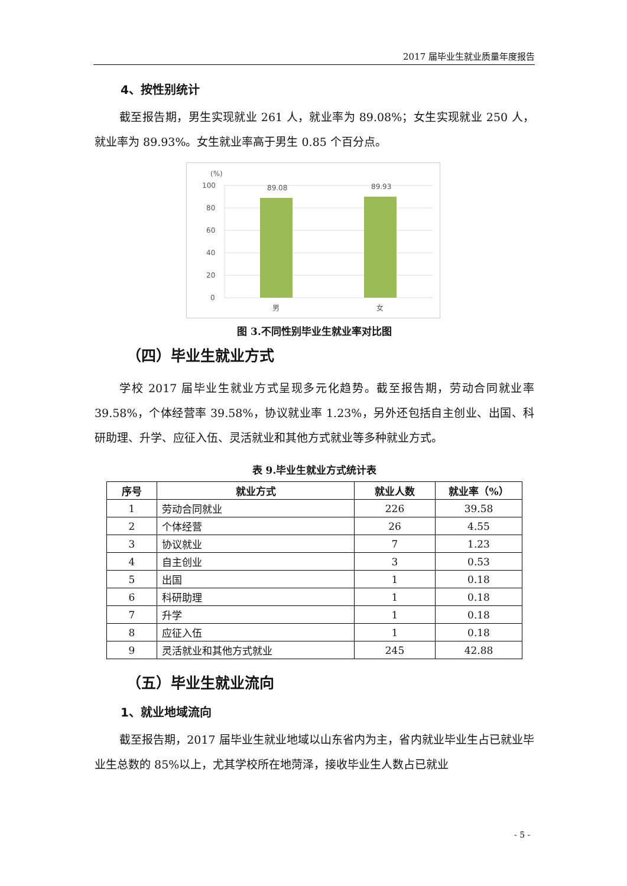2017 届毕业生就业质量年度报告
4、按性别统计
截至报告期，男生实现就业 261 人，就业率为 89.08%；女生实现就业 250 人，就业率为 89.93%。女生就业率高于男生 0.85 个百分点。
(%)
100
80
60
40
20
0
89.08
89.93
男
女
图 3.不同性别毕业生就业率对比图
（四）毕业生就业方式
学校 2017 届毕业生就业方式呈现多元化趋势。截至报告期，劳动合同就业率 39.58%，个体经营率 39.58%，协议就业率 1.23%，另外还包括自主创业、出国、科研助理、升学、应征入伍、灵活就业和其他方式就业等多种就业方式。
表 9.毕业生就业方式统计表
| 序号 | 就业方式 | 就业人数 | 就业率（%） |
| --- | --- | --- | --- |
| 1 | 劳动合同就业 | 226 | 39.58 |
| 2 | 个体经营 | 26 | 4.55 |
| 3 | 协议就业 | 7 | 1.23 |
| 4 | 自主创业 | 3 | 0.53 |
| 5 | 出国 | 1 | 0.18 |
| 6 | 科研助理 | 1 | 0.18 |
| 7 | 升学 | 1 | 0.18 |
| 8 | 应征入伍 | 1 | 0.18 |
| 9 | 灵活就业和其他方式就业 | 245 | 42.88 |
（五）毕业生就业流向
1、就业地域流向
截至报告期，2017 届毕业生就业地域以山东省内为主，省内就业毕业生占已就业毕业生总数的 85%以上，尤其学校所在地菏泽，接收毕业生人数占已就业
- 5 -